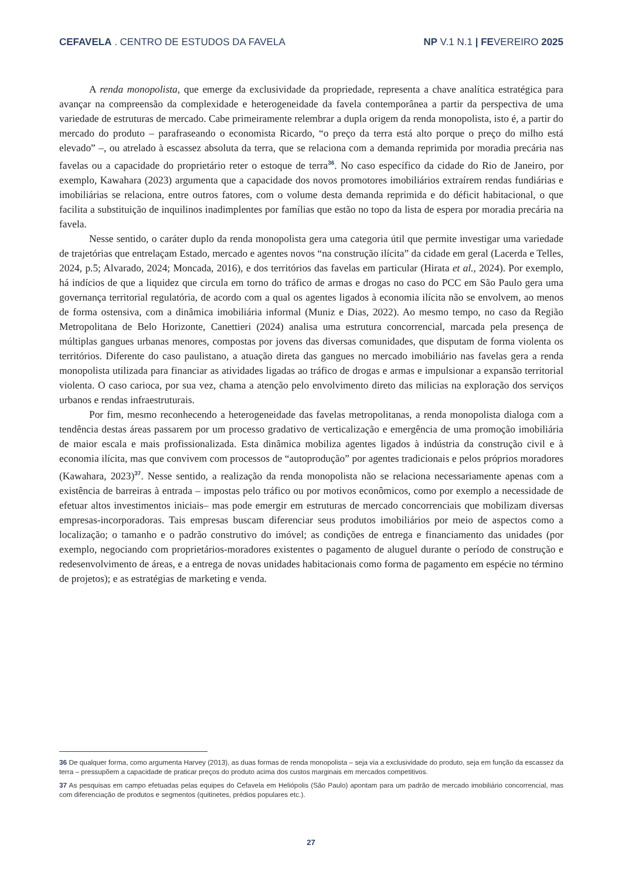CEFAVELA . CENTRO DE ESTUDOS DA FAVELA
NP V.1 N.1 | FEVEREIRO 2025
A renda monopolista, que emerge da exclusividade da propriedade, representa a chave analítica estratégica para avançar na compreensão da complexidade e heterogeneidade da favela contemporânea a partir da perspectiva de uma variedade de estruturas de mercado. Cabe primeiramente relembrar a dupla origem da renda monopolista, isto é, a partir do mercado do produto – parafraseando o economista Ricardo, “o preço da terra está alto porque o preço do milho está elevado” –, ou atrelado à escassez absoluta da terra, que se relaciona com a demanda reprimida por moradia precária nas favelas ou a capacidade do proprietário reter o estoque de terra<sup>36</sup>. No caso específico da cidade do Rio de Janeiro, por exemplo, Kawahara (2023) argumenta que a capacidade dos novos promotores imobiliários extraírem rendas fundiárias e imobiliárias se relaciona, entre outros fatores, com o volume desta demanda reprimida e do déficit habitacional, o que facilita a substituição de inquilinos inadimplentes por famílias que estão no topo da lista de espera por moradia precária na favela.
Nesse sentido, o caráter duplo da renda monopolista gera uma categoria útil que permite investigar uma variedade de trajetórias que entrelaçam Estado, mercado e agentes novos “na construção ilícita” da cidade em geral (Lacerda e Telles, 2024, p.5; Alvarado, 2024; Moncada, 2016), e dos territórios das favelas em particular (Hirata et al., 2024). Por exemplo, há indícios de que a liquidez que circula em torno do tráfico de armas e drogas no caso do PCC em São Paulo gera uma governança territorial regulatória, de acordo com a qual os agentes ligados à economia ilícita não se envolvem, ao menos de forma ostensiva, com a dinâmica imobiliária informal (Muniz e Dias, 2022). Ao mesmo tempo, no caso da Região Metropolitana de Belo Horizonte, Canettieri (2024) analisa uma estrutura concorrencial, marcada pela presença de múltiplas gangues urbanas menores, compostas por jovens das diversas comunidades, que disputam de forma violenta os territórios. Diferente do caso paulistano, a atuação direta das gangues no mercado imobiliário nas favelas gera a renda monopolista utilizada para financiar as atividades ligadas ao tráfico de drogas e armas e impulsionar a expansão territorial violenta. O caso carioca, por sua vez, chama a atenção pelo envolvimento direto das milicias na exploração dos serviços urbanos e rendas infraestruturais.
Por fim, mesmo reconhecendo a heterogeneidade das favelas metropolitanas, a renda monopolista dialoga com a tendência destas áreas passarem por um processo gradativo de verticalização e emergência de uma promoção imobiliária de maior escala e mais profissionalizada. Esta dinâmica mobiliza agentes ligados à indústria da construção civil e à economia ilícita, mas que convivem com processos de “autoprodução” por agentes tradicionais e pelos próprios moradores (Kawahara, 2023)<sup>37</sup>. Nesse sentido, a realização da renda monopolista não se relaciona necessariamente apenas com a existência de barreiras à entrada – impostas pelo tráfico ou por motivos econômicos, como por exemplo a necessidade de efetuar altos investimentos iniciais– mas pode emergir em estruturas de mercado concorrenciais que mobilizam diversas empresas-incorporadoras. Tais empresas buscam diferenciar seus produtos imobiliários por meio de aspectos como a localização; o tamanho e o padrão construtivo do imóvel; as condições de entrega e financiamento das unidades (por exemplo, negociando com proprietários-moradores existentes o pagamento de aluguel durante o período de construção e redesenvolvimento de áreas, e a entrega de novas unidades habitacionais como forma de pagamento em espécie no término de projetos); e as estratégias de marketing e venda.
36 De qualquer forma, como argumenta Harvey (2013), as duas formas de renda monopolista – seja via a exclusividade do produto, seja em função da escassez da terra – pressupõem a capacidade de praticar preços do produto acima dos custos marginais em mercados competitivos.
37 As pesquisas em campo efetuadas pelas equipes do Cefavela em Heliópolis (São Paulo) apontam para um padrão de mercado imobiliário concorrencial, mas com diferenciação de produtos e segmentos (quitinetes, prédios populares etc.).
27